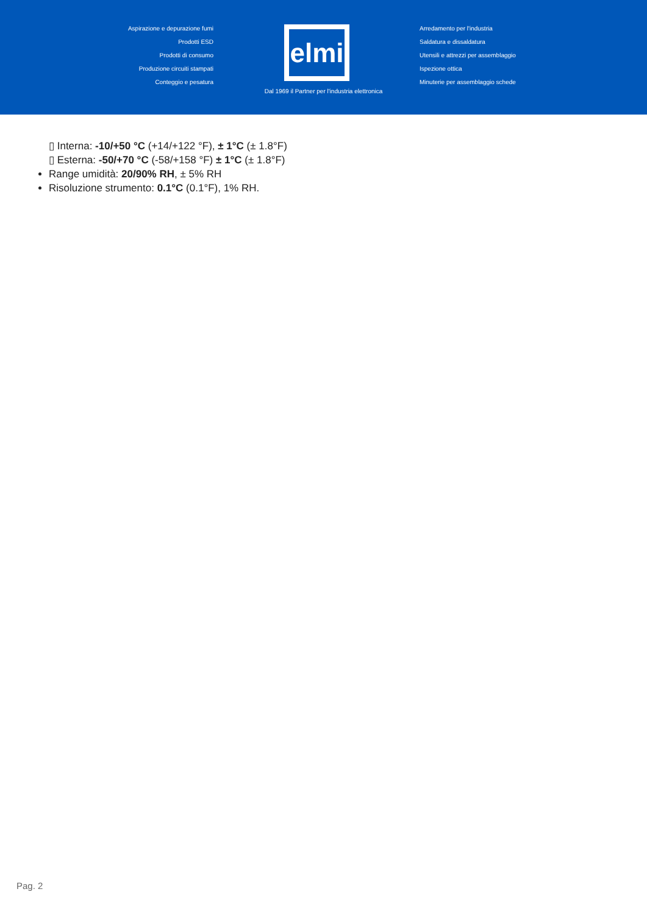Aspirazione e depurazione fumi
Prodotti ESD
Prodotti di consumo
Produzione circuiti stampati
Conteggio e pesatura
elmi
Arredamento per l'industria
Saldatura e dissaldatura
Utensili e attrezzi per assemblaggio
Ispezione ottica
Minuterie per assemblaggio schede
Dal 1969 il Partner per l'industria elettronica
▯ Interna: -10/+50 °C (+14/+122 °F), ± 1°C (± 1.8°F)
▯ Esterna: -50/+70 °C (-58/+158 °F) ± 1°C (± 1.8°F)
Range umidità: 20/90% RH, ± 5% RH
Risoluzione strumento: 0.1°C (0.1°F), 1% RH.
Pag. 2